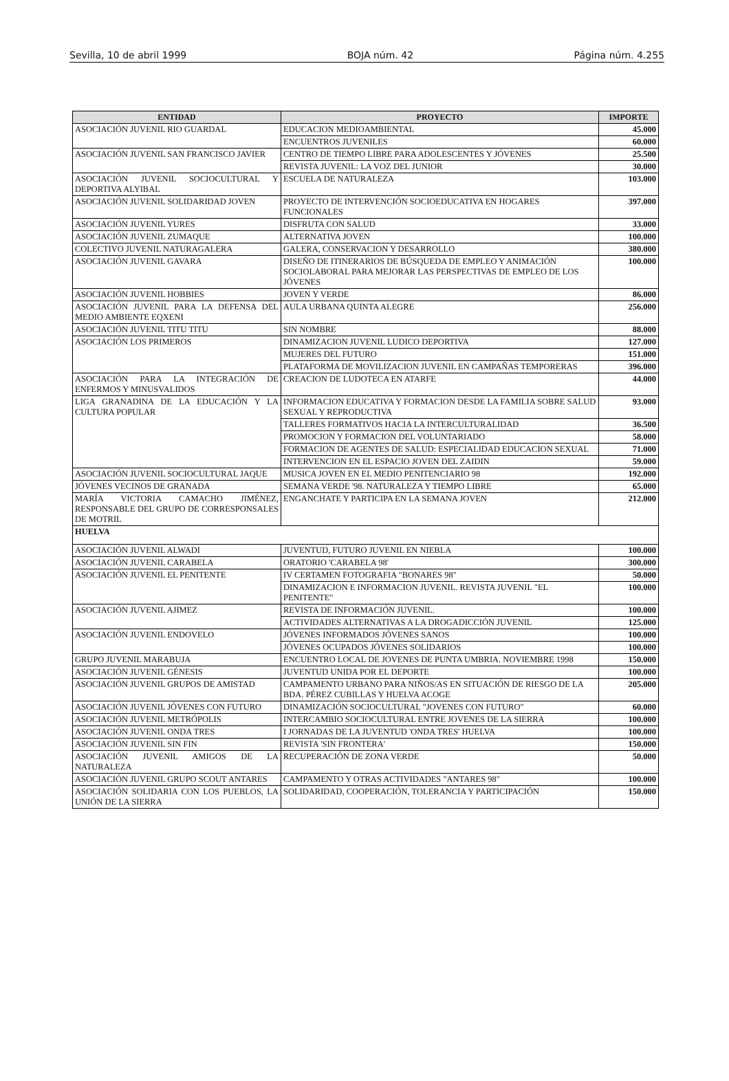Sevilla, 10 de abril 1999 BOJA núm. 42 Página núm. 4.255
| ENTIDAD | PROYECTO | IMPORTE |
| --- | --- | --- |
| ASOCIACIÓN JUVENIL RIO GUARDAL | EDUCACION MEDIOAMBIENTAL | 45.000 |
| | ENCUENTROS JUVENILES | 60.000 |
| ASOCIACIÓN JUVENIL SAN FRANCISCO JAVIER | CENTRO DE TIEMPO LIBRE PARA ADOLESCENTES Y JÓVENES | 25.500 |
| | REVISTA JUVENIL: LA VOZ DEL JUNIOR | 30.000 |
| ASOCIACIÓN JUVENIL SOCIOCULTURAL Y DEPORTIVA ALYIBAL | ESCUELA DE NATURALEZA | 103.000 |
| ASOCIACIÓN JUVENIL SOLIDARIDAD JOVEN | PROYECTO DE INTERVENCIÓN SOCIOEDUCATIVA EN HOGARES FUNCIONALES | 397.000 |
| ASOCIACIÓN JUVENIL YURES | DISFRUTA CON SALUD | 33.000 |
| ASOCIACIÓN JUVENIL ZUMAQUE | ALTERNATIVA JOVEN | 100.000 |
| COLECTIVO JUVENIL NATURAGALERA | GALERA, CONSERVACION Y DESARROLLO | 380.000 |
| ASOCIACIÓN JUVENIL GAVARA | DISEÑO DE ITINERARIOS DE BÚSQUEDA DE EMPLEO Y ANIMACIÓN SOCIOLABORAL PARA MEJORAR LAS PERSPECTIVAS DE EMPLEO DE LOS JÓVENES | 100.000 |
| ASOCIACIÓN JUVENIL HOBBIES | JOVEN Y VERDE | 86.000 |
| ASOCIACIÓN JUVENIL PARA LA DEFENSA DEL MEDIO AMBIENTE EQXENI | AULA URBANA QUINTA ALEGRE | 256.000 |
| ASOCIACIÓN JUVENIL TITU TITU | SIN NOMBRE | 88.000 |
| ASOCIACIÓN LOS PRIMEROS | DINAMIZACION JUVENIL LUDICO DEPORTIVA | 127.000 |
| | MUJERES DEL FUTURO | 151.000 |
| | PLATAFORMA DE MOVILIZACION JUVENIL EN CAMPAÑAS TEMPORERAS | 396.000 |
| ASOCIACIÓN PARA LA INTEGRACIÓN DE ENFERMOS Y MINUSVALIDOS | CREACION DE LUDOTECA EN ATARFE | 44.000 |
| LIGA GRANADINA DE LA EDUCACIÓN Y LA CULTURA POPULAR | INFORMACION EDUCATIVA Y FORMACION DESDE LA FAMILIA SOBRE SALUD SEXUAL Y REPRODUCTIVA | 93.000 |
| | TALLERES FORMATIVOS HACIA LA INTERCULTURALIDAD | 36.500 |
| | PROMOCION Y FORMACION DEL VOLUNTARIADO | 58.000 |
| | FORMACION DE AGENTES DE SALUD: ESPECIALIDAD EDUCACION SEXUAL | 71.000 |
| | INTERVENCION EN EL ESPACIO JOVEN DEL ZAIDIN | 59.000 |
| ASOCIACIÓN JUVENIL SOCIOCULTURAL JAQUE | MUSICA JOVEN EN EL MEDIO PENITENCIARIO 98 | 192.000 |
| JÓVENES VECINOS DE GRANADA | SEMANA VERDE '98. NATURALEZA Y TIEMPO LIBRE | 65.000 |
| MARÍA VICTORIA CAMACHO JIMÉNEZ, RESPONSABLE DEL GRUPO DE CORRESPONSALES DE MOTRIL | ENGANCHATE Y PARTICIPA EN LA SEMANA JOVEN | 212.000 |
| HUELVA | | |
| ASOCIACIÓN JUVENIL ALWADI | JUVENTUD, FUTURO JUVENIL EN NIEBLA | 100.000 |
| ASOCIACIÓN JUVENIL CARABELA | ORATORIO 'CARABELA 98' | 300.000 |
| ASOCIACIÓN JUVENIL EL PENITENTE | IV CERTAMEN FOTOGRAFIA "BONARES 98" | 50.000 |
| | DINAMIZACION E INFORMACION JUVENIL. REVISTA JUVENIL "EL PENITENTE" | 100.000 |
| ASOCIACIÓN JUVENIL AJIMEZ | REVISTA DE INFORMACIÓN JUVENIL. | 100.000 |
| | ACTIVIDADES ALTERNATIVAS A LA DROGADICCIÓN JUVENIL | 125.000 |
| ASOCIACIÓN JUVENIL ENDOVELO | JÓVENES INFORMADOS JÓVENES SANOS | 100.000 |
| | JÓVENES OCUPADOS JÓVENES SOLIDARIOS | 100.000 |
| GRUPO JUVENIL MARABUJA | ENCUENTRO LOCAL DE JOVENES DE PUNTA UMBRIA. NOVIEMBRE 1998 | 150.000 |
| ASOCIACIÓN JUVENIL GÉNESIS | JUVENTUD UNIDA POR EL DEPORTE | 100.000 |
| ASOCIACIÓN JUVENIL GRUPOS DE AMISTAD | CAMPAMENTO URBANO PARA NIÑOS/AS EN SITUACIÓN DE RIESGO DE LA BDA. PÉREZ CUBILLAS Y HUELVA ACOGE | 205.000 |
| ASOCIACIÓN JUVENIL JÓVENES CON FUTURO | DINAMIZACIÓN SOCIOCULTURAL "JOVENES CON FUTURO" | 60.000 |
| ASOCIACIÓN JUVENIL METRÓPOLIS | INTERCAMBIO SOCIOCULTURAL ENTRE JOVENES DE LA SIERRA | 100.000 |
| ASOCIACIÓN JUVENIL ONDA TRES | I JORNADAS DE LA JUVENTUD 'ONDA TRES' HUELVA | 100.000 |
| ASOCIACIÓN JUVENIL SIN FIN | REVISTA 'SIN FRONTERA' | 150.000 |
| ASOCIACIÓN JUVENIL AMIGOS DE LA NATURALEZA | RECUPERACIÓN DE ZONA VERDE | 50.000 |
| ASOCIACIÓN JUVENIL GRUPO SCOUT ANTARES | CAMPAMENTO Y OTRAS ACTIVIDADES "ANTARES 98" | 100.000 |
| ASOCIACIÓN SOLIDARIA CON LOS PUEBLOS, LA UNIÓN DE LA SIERRA | SOLIDARIDAD, COOPERACIÓN, TOLERANCIA Y PARTICIPACIÓN | 150.000 |